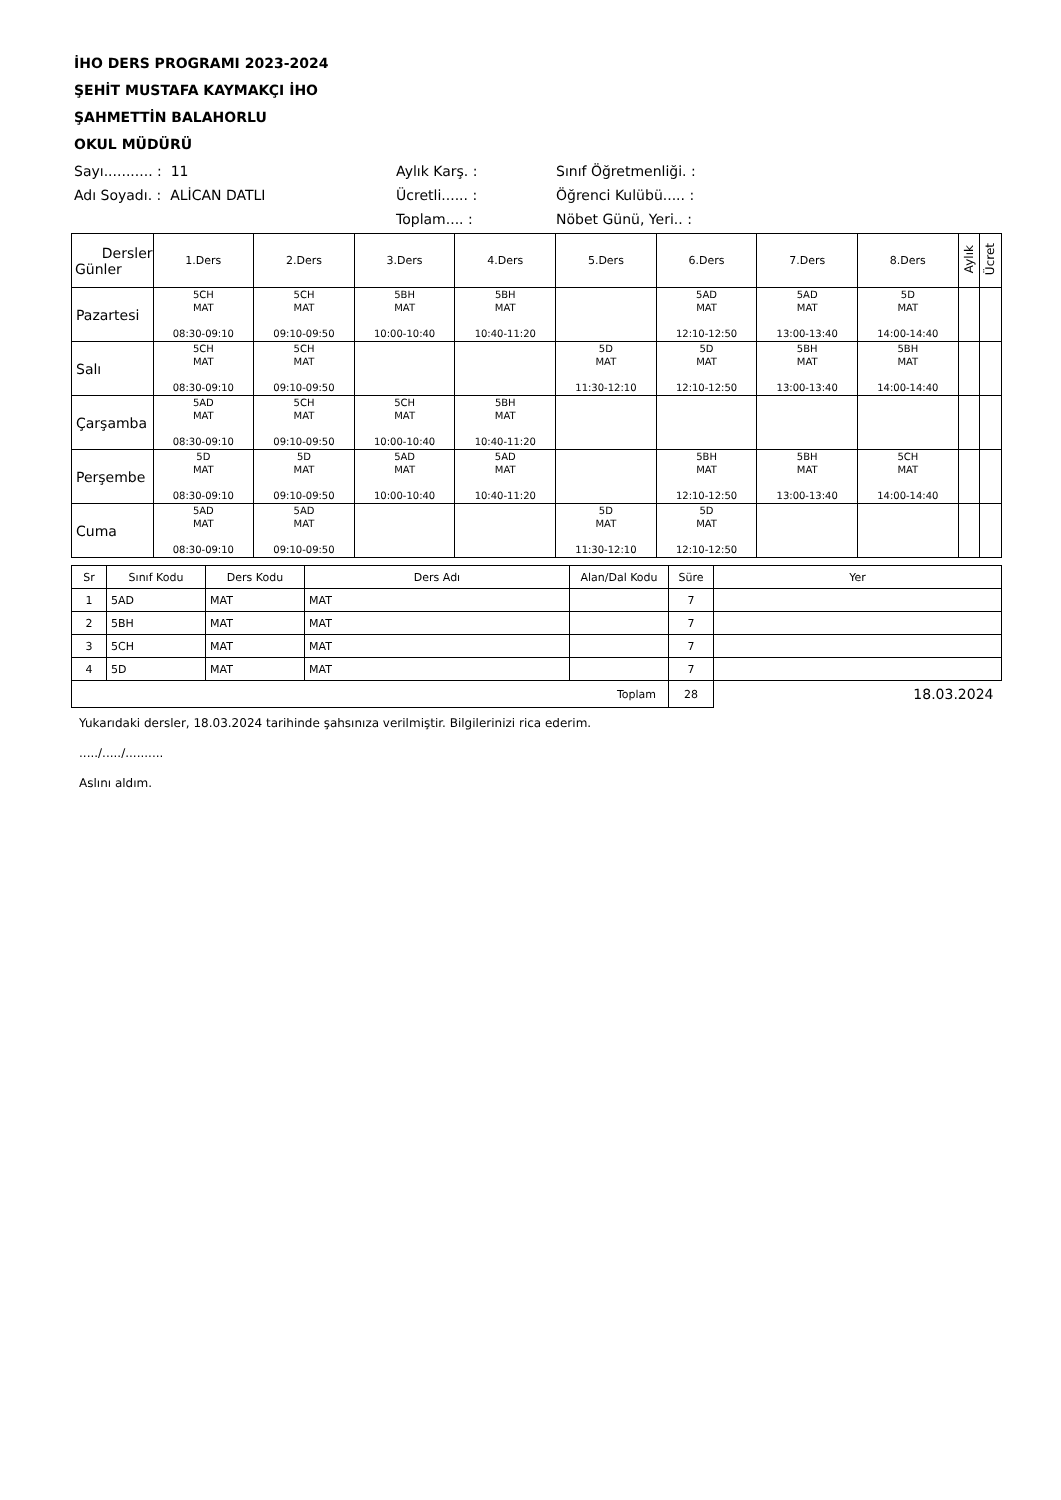İHO DERS PROGRAMI 2023-2024
ŞEHİT MUSTAFA KAYMAKÇI İHO
ŞAHMETTİN BALAHORLU
OKUL MÜDÜRÜ
Sayı........... : 11
Aylık Karş. :
Sınıf Öğretmenliği. :
Adı Soyadı. : ALİCAN DATLI
Ücretli...... :
Öğrenci Kulübü..... :
Toplam.... :
Nöbet Günü, Yeri.. :
| Dersler Günler | 1.Ders | 2.Ders | 3.Ders | 4.Ders | 5.Ders | 6.Ders | 7.Ders | 8.Ders | Aylık | Ücret |
| --- | --- | --- | --- | --- | --- | --- | --- | --- | --- | --- |
| Pazartesi | 5CH MAT 08:30-09:10 | 5CH MAT 09:10-09:50 | 5BH MAT 10:00-10:40 | 5BH MAT 10:40-11:20 | | 5AD MAT 12:10-12:50 | 5AD MAT 13:00-13:40 | 5D MAT 14:00-14:40 | | |
| Salı | 5CH MAT 08:30-09:10 | 5CH MAT 09:10-09:50 | | | 5D MAT 11:30-12:10 | 5D MAT 12:10-12:50 | 5BH MAT 13:00-13:40 | 5BH MAT 14:00-14:40 | | |
| Çarşamba | 5AD MAT 08:30-09:10 | 5CH MAT 09:10-09:50 | 5CH MAT 10:00-10:40 | 5BH MAT 10:40-11:20 | | | | | | |
| Perşembe | 5D MAT 08:30-09:10 | 5D MAT 09:10-09:50 | 5AD MAT 10:00-10:40 | 5AD MAT 10:40-11:20 | | 5BH MAT 12:10-12:50 | 5BH MAT 13:00-13:40 | 5CH MAT 14:00-14:40 | | |
| Cuma | 5AD MAT 08:30-09:10 | 5AD MAT 09:10-09:50 | | | 5D MAT 11:30-12:10 | 5D MAT 12:10-12:50 | | | | |
| Sr | Sınıf Kodu | Ders Kodu | Ders Adı | Alan/Dal Kodu | Süre | Yer |
| --- | --- | --- | --- | --- | --- | --- |
| 1 | 5AD | MAT | MAT | | 7 | |
| 2 | 5BH | MAT | MAT | | 7 | |
| 3 | 5CH | MAT | MAT | | 7 | |
| 4 | 5D | MAT | MAT | | 7 | |
| Toplam | | | | | 28 | 18.03.2024 |
Yukarıdaki dersler, 18.03.2024 tarihinde şahsınıza verilmiştir. Bilgilerinizi rica ederim.
...../...../..........
Aslını aldım.